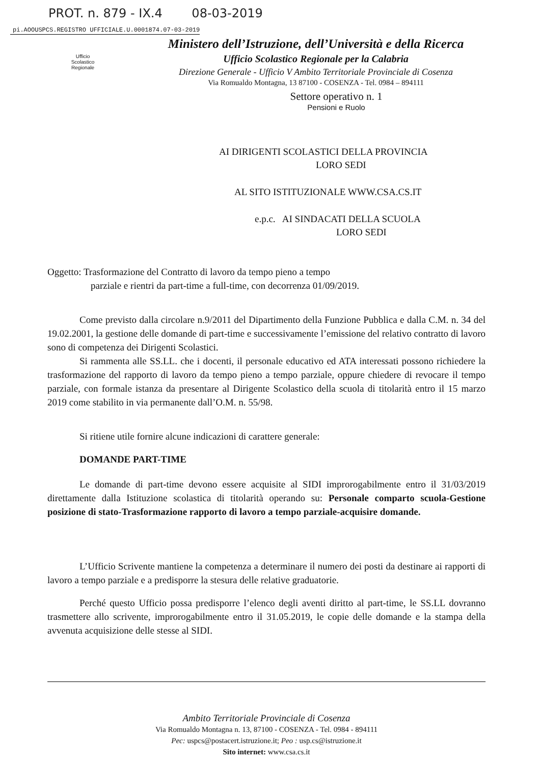PROT. n. 879 - IX.4 08-03-2019
pi.AOOUSPCS.REGISTRO UFFICIALE.U.0001874.07-03-2019
Ufficio
Scolastico
Regionale
Ministero dell’Istruzione, dell’Università e della Ricerca
Ufficio Scolastico Regionale per la Calabria
Direzione Generale - Ufficio V Ambito Territoriale Provinciale di Cosenza
Via Romualdo Montagna, 13 87100 - COSENZA - Tel. 0984 – 894111
Settore operativo n. 1
Pensioni e Ruolo
AI DIRIGENTI SCOLASTICI DELLA PROVINCIA
LORO SEDI
AL SITO ISTITUZIONALE WWW.CSA.CS.IT
e.p.c. AI SINDACATI DELLA SCUOLA
LORO SEDI
Oggetto: Trasformazione del Contratto di lavoro da tempo pieno a tempo
parziale e rientri da part-time a full-time, con decorrenza 01/09/2019.
Come previsto dalla circolare n.9/2011 del Dipartimento della Funzione Pubblica e dalla C.M. n. 34 del 19.02.2001, la gestione delle domande di part-time e successivamente l’emissione del relativo contratto di lavoro sono di competenza dei Dirigenti Scolastici.
Si rammenta alle SS.LL. che i docenti, il personale educativo ed ATA interessati possono richiedere la trasformazione del rapporto di lavoro da tempo pieno a tempo parziale, oppure chiedere di revocare il tempo parziale, con formale istanza da presentare al Dirigente Scolastico della scuola di titolarità entro il 15 marzo 2019 come stabilito in via permanente dall’O.M. n. 55/98.
Si ritiene utile fornire alcune indicazioni di carattere generale:
DOMANDE PART-TIME
Le domande di part-time devono essere acquisite al SIDI improrogabilmente entro il 31/03/2019 direttamente dalla Istituzione scolastica di titolarità operando su: Personale comparto scuola-Gestione posizione di stato-Trasformazione rapporto di lavoro a tempo parziale-acquisire domande.
L’Ufficio Scrivente mantiene la competenza a determinare il numero dei posti da destinare ai rapporti di lavoro a tempo parziale e a predisporre la stesura delle relative graduatorie.
Perché questo Ufficio possa predisporre l’elenco degli aventi diritto al part-time, le SS.LL dovranno trasmettere allo scrivente, improrogabilmente entro il 31.05.2019, le copie delle domande e la stampa della avvenuta acquisizione delle stesse al SIDI.
Ambito Territoriale Provinciale di Cosenza
Via Romualdo Montagna n. 13, 87100 - COSENZA - Tel. 0984 - 894111
Pec: uspcs@postacert.istruzione.it; Peo : usp.cs@istruzione.it
Sito internet: www.csa.cs.it